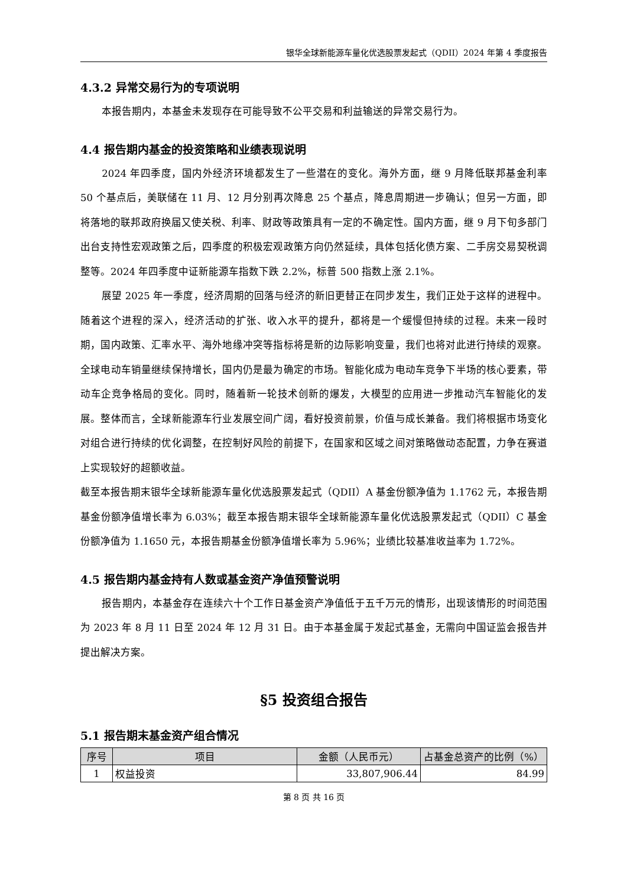银华全球新能源车量化优选股票发起式（QDII）2024 年第 4 季度报告
4.3.2 异常交易行为的专项说明
本报告期内，本基金未发现存在可能导致不公平交易和利益输送的异常交易行为。
4.4 报告期内基金的投资策略和业绩表现说明
2024 年四季度，国内外经济环境都发生了一些潜在的变化。海外方面，继 9 月降低联邦基金利率 50 个基点后，美联储在 11 月、12 月分别再次降息 25 个基点，降息周期进一步确认；但另一方面，即将落地的联邦政府换届又使关税、利率、财政等政策具有一定的不确定性。国内方面，继 9 月下旬多部门出台支持性宏观政策之后，四季度的积极宏观政策方向仍然延续，具体包括化债方案、二手房交易契税调整等。2024 年四季度中证新能源车指数下跌 2.2%，标普 500 指数上涨 2.1%。
展望 2025 年一季度，经济周期的回落与经济的新旧更替正在同步发生，我们正处于这样的进程中。随着这个进程的深入，经济活动的扩张、收入水平的提升，都将是一个缓慢但持续的过程。未来一段时期，国内政策、汇率水平、海外地缘冲突等指标将是新的边际影响变量，我们也将对此进行持续的观察。全球电动车销量继续保持增长，国内仍是最为确定的市场。智能化成为电动车竞争下半场的核心要素，带动车企竞争格局的变化。同时，随着新一轮技术创新的爆发，大模型的应用进一步推动汽车智能化的发展。整体而言，全球新能源车行业发展空间广阔，看好投资前景，价值与成长兼备。我们将根据市场变化对组合进行持续的优化调整，在控制好风险的前提下，在国家和区域之间对策略做动态配置，力争在赛道上实现较好的超额收益。
截至本报告期末银华全球新能源车量化优选股票发起式（QDII）A 基金份额净值为 1.1762 元，本报告期基金份额净值增长率为 6.03%；截至本报告期末银华全球新能源车量化优选股票发起式（QDII）C 基金份额净值为 1.1650 元，本报告期基金份额净值增长率为 5.96%；业绩比较基准收益率为 1.72%。
4.5 报告期内基金持有人数或基金资产净值预警说明
报告期内，本基金存在连续六十个工作日基金资产净值低于五千万元的情形，出现该情形的时间范围为 2023 年 8 月 11 日至 2024 年 12 月 31 日。由于本基金属于发起式基金，无需向中国证监会报告并提出解决方案。
§5 投资组合报告
5.1 报告期末基金资产组合情况
| 序号 | 项目 | 金额（人民币元） | 占基金总资产的比例（%） |
| --- | --- | --- | --- |
| 1 | 权益投资 | 33,807,906.44 | 84.99 |
第 8 页 共 16 页